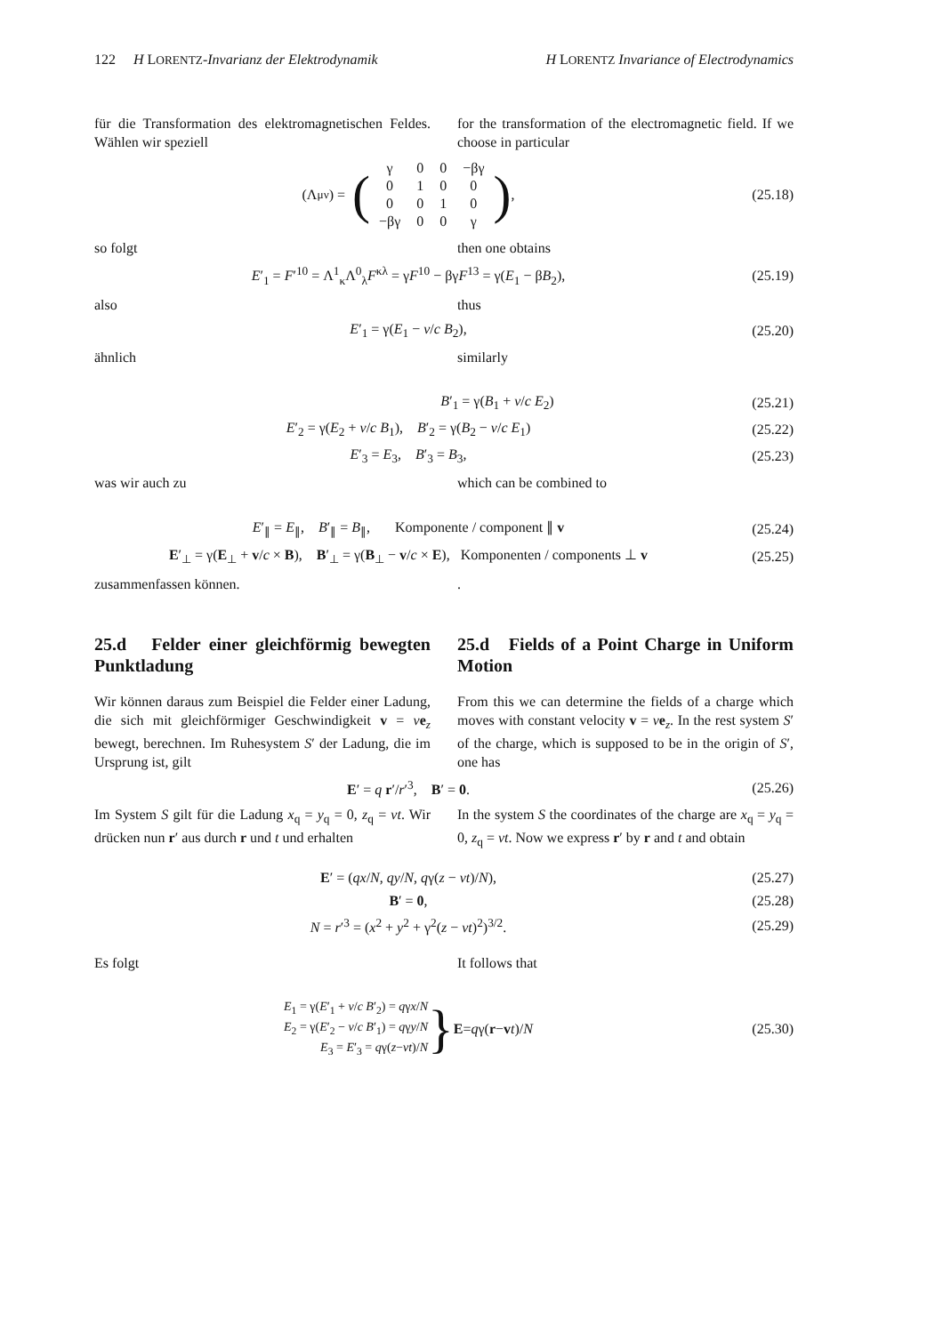122 H LORENTZ-Invarianz der Elektrodynamik H LORENTZ Invariance of Electrodynamics
für die Transformation des elektromagnetischen Feldes. Wählen wir speziell
for the transformation of the electromagnetic field. If we choose in particular
(Λ<sup>μ</sup><sub>ν</sub>) = (
| γ | 0 | 0 | −βγ |
| 0 | 1 | 0 | 0 |
| 0 | 0 | 1 | 0 |
| −βγ | 0 | 0 | γ |
),
(25.18)
so folgt then one obtains
E′<sub>1</sub> = F′<sup>10</sup> = Λ<sup>1</sup><sub>κ</sub>Λ<sup>0</sup><sub>λ</sub>F<sup>κλ</sup> = γF<sup>10</sup> − βγF<sup>13</sup> = γ(E<sub>1</sub> − βB<sub>2</sub>),
(25.19)
also thus
E′<sub>1</sub> = γ(E<sub>1</sub> − v/c B<sub>2</sub>), (25.20)
ähnlich similarly
B′<sub>1</sub> = γ(B<sub>1</sub> + v/c E<sub>2</sub>) (25.21)
E′<sub>2</sub> = γ(E<sub>2</sub> + v/c B<sub>1</sub>), B′<sub>2</sub> = γ(B<sub>2</sub> − v/c E<sub>1</sub>)
(25.22)
E′<sub>3</sub> = E<sub>3</sub>, B′<sub>3</sub> = B<sub>3</sub>, (25.23)
was wir auch zu which can be combined to
E′<sub>∥</sub> = E<sub>∥</sub>, B′<sub>∥</sub> = B<sub>∥</sub>, Komponente / component ∥ v
(25.24)
E′<sub>⊥</sub> = γ(E<sub>⊥</sub> + v/c × B), B′<sub>⊥</sub> = γ(B<sub>⊥</sub> − v/c × E), Komponenten / components ⊥ v
(25.25)
zusammenfassen können. .
25.d Felder einer gleichförmig bewegten Punktladung
25.d Fields of a Point Charge in Uniform Motion
Wir können daraus zum Beispiel die Felder einer Ladung, die sich mit gleichförmiger Geschwindigkeit v = ve<sub>z</sub> bewegt, berechnen. Im Ruhesystem S′ der Ladung, die im Ursprung ist, gilt
From this we can determine the fields of a charge which moves with constant velocity v = ve<sub>z</sub>. In the rest system S′ of the charge, which is supposed to be in the origin of S′, one has
E′ = q r′/r′<sup>3</sup>, B′ = 0. (25.26)
Im System S gilt für die Ladung x<sub>q</sub> = y<sub>q</sub> = 0, z<sub>q</sub> = vt. Wir drücken nun r′ aus durch r und t und erhalten
In the system S the coordinates of the charge are x<sub>q</sub> = y<sub>q</sub> = 0, z<sub>q</sub> = vt. Now we express r′ by r and t and obtain
E′ = (qx/N, qy/N, qγ(z − vt)/N),
(25.27)
B′ = 0, (25.28)
N = r′<sup>3</sup> = (x<sup>2</sup> + y<sup>2</sup> + γ<sup>2</sup>(z − vt)<sup>2</sup>)<sup>3/2</sup>.
(25.29)
Es folgt It follows that
E<sub>1</sub> = γ(E′<sub>1</sub> + v/c B′<sub>2</sub>) = qγx/N
E<sub>2</sub> = γ(E′<sub>2</sub> − v/c B′<sub>1</sub>) = qγy/N
E<sub>3</sub> = E′<sub>3</sub> = qγ(z−vt)/N
} E = q γ(r − v t)/ N
(25.30)